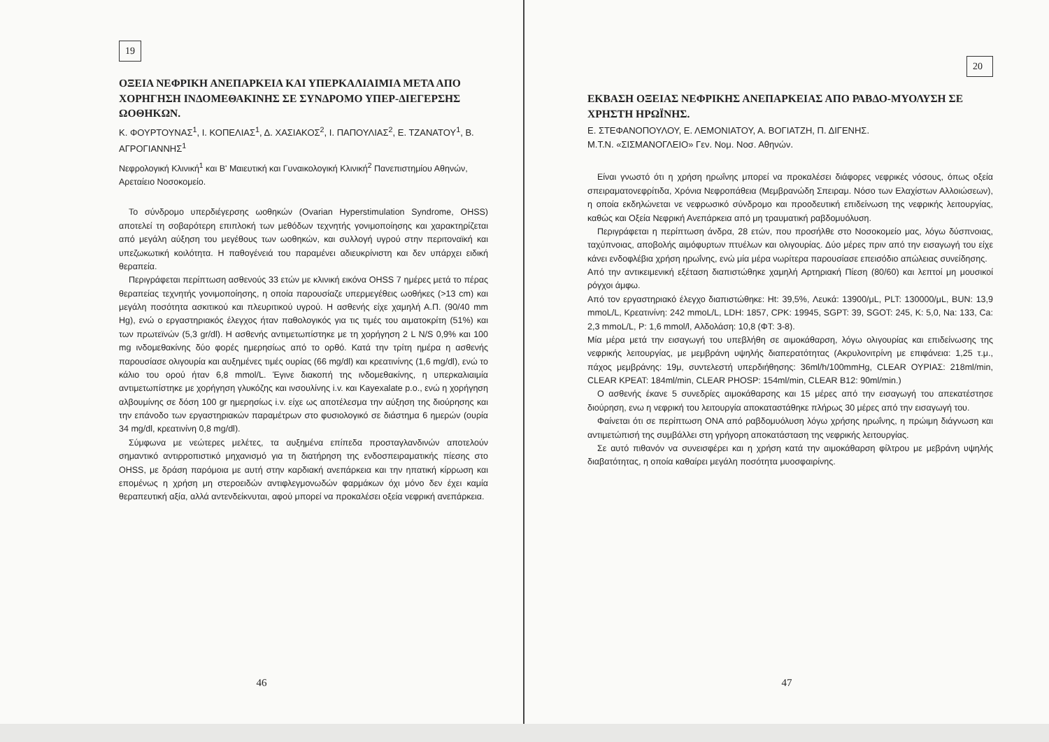19
ΟΞΕΙΑ ΝΕΦΡΙΚΗ ΑΝΕΠΑΡΚΕΙΑ ΚΑΙ ΥΠΕΡΚΑΛΙΑΙΜΙΑ ΜΕΤΑ ΑΠΟ ΧΟΡΗΓΗΣΗ ΙΝΔΟΜΕΘΑΚΙΝΗΣ ΣΕ ΣΥΝΔΡΟΜΟ ΥΠΕΡ-ΔΙΕΓΕΡΣΗΣ ΩΟΘΗΚΩΝ.
Κ. ΦΟΥΡΤΟΥΝΑΣ<sup>1</sup>, Ι. ΚΟΠΕΛΙΑΣ<sup>1</sup>, Δ. ΧΑΣΙΑΚΟΣ<sup>2</sup>, Ι. ΠΑΠΟΥΛΙΑΣ<sup>2</sup>, Ε. ΤΖΑΝΑΤΟΥ<sup>1</sup>, Β. ΑΓΡΟΓΙΑΝΝΗΣ<sup>1</sup>
Νεφρολογική Κλινική<sup>1</sup> και Β' Μαιευτική και Γυναικολογική Κλινική<sup>2</sup> Πανεπιστημίου Αθηνών, Αρεταίειο Νοσοκομείο.
Το σύνδρομο υπερδιέγερσης ωοθηκών (Ovarian Hyperstimulation Syndrome, OHSS) αποτελεί τη σοβαρότερη επιπλοκή των μεθόδων τεχνητής γονιμοποίησης και χαρακτηρίζεται από μεγάλη αύξηση του μεγέθους των ωοθηκών, και συλλογή υγρού στην περιτοναϊκή και υπεζωκωτική κοιλότητα. Η παθογένειά του παραμένει αδιευκρίνιστη και δεν υπάρχει ειδική θεραπεία.
Περιγράφεται περίπτωση ασθενούς 33 ετών με κλινική εικόνα OHSS 7 ημέρες μετά το πέρας θεραπείας τεχνητής γονιμοποίησης, η οποία παρουσίαζε υπερμεγέθεις ωοθήκες (>13 cm) και μεγάλη ποσότητα ασκιτικού και πλευριτικού υγρού. Η ασθενής είχε χαμηλή Α.Π. (90/40 mm Hg), ενώ ο εργαστηριακός έλεγχος ήταν παθολογικός για τις τιμές του αιματοκρίτη (51%) και των πρωτεϊνών (5,3 gr/dl). Η ασθενής αντιμετωπίστηκε με τη χορήγηση 2 L N/S 0,9% και 100 mg ινδομεθακίνης δύο φορές ημερησίως από το ορθό. Κατά την τρίτη ημέρα η ασθενής παρουσίασε ολιγουρία και αυξημένες τιμές ουρίας (66 mg/dl) και κρεατινίνης (1,6 mg/dl), ενώ το κάλιο του ορού ήταν 6,8 mmol/L. Έγινε διακοπή της ινδομεθακίνης, η υπερκαλιαιμία αντιμετωπίστηκε με χορήγηση γλυκόζης και ινσουλίνης i.v. και Kayexalate p.o., ενώ η χορήγηση αλβουμίνης σε δόση 100 gr ημερησίως i.v. είχε ως αποτέλεσμα την αύξηση της διούρησης και την επάνοδο των εργαστηριακών παραμέτρων στο φυσιολογικό σε διάστημα 6 ημερών (ουρία 34 mg/dl, κρεατινίνη 0,8 mg/dl).
Σύμφωνα με νεώτερες μελέτες, τα αυξημένα επίπεδα προσταγλανδινών αποτελούν σημαντικό αντιρροπιστικό μηχανισμό για τη διατήρηση της ενδοσπειραματικής πίεσης στο OHSS, με δράση παρόμοια με αυτή στην καρδιακή ανεπάρκεια και την ηπατική κίρρωση και επομένως η χρήση μη στεροειδών αντιφλεγμονωδών φαρμάκων όχι μόνο δεν έχει καμία θεραπευτική αξία, αλλά αντενδείκνυται, αφού μπορεί να προκαλέσει οξεία νεφρική ανεπάρκεια.
46
20
ΕΚΒΑΣΗ ΟΞΕΙΑΣ ΝΕΦΡΙΚΗΣ ΑΝΕΠΑΡΚΕΙΑΣ ΑΠΟ ΡΑΒΔΟ-ΜΥΟΛΥΣΗ ΣΕ ΧΡΗΣΤΗ ΗΡΩΪΝΗΣ.
Ε. ΣΤΕΦΑΝΟΠΟΥΛΟΥ, Ε. ΛΕΜΟΝΙΑΤΟΥ, Α. ΒΟΓΙΑΤΖΗ, Π. ΔΙΓΕΝΗΣ.
Μ.Τ.Ν. «ΣΙΣΜΑΝΟΓΛΕΙΟ» Γεν. Νομ. Νοσ. Αθηνών.
Είναι γνωστό ότι η χρήση ηρωΐνης μπορεί να προκαλέσει διάφορες νεφρικές νόσους, όπως οξεία σπειραματονεφρίτιδα, Χρόνια Νεφροπάθεια (Μεμβρανώδη Σπειραμ. Νόσο των Ελαχίστων Αλλοιώσεων), η οποία εκδηλώνεται νε νεφρωσικό σύνδρομο και προοδευτική επιδείνωση της νεφρικής λειτουργίας, καθώς και Οξεία Νεφρική Ανεπάρκεια από μη τραυματική ραβδομυόλυση.
Περιγράφεται η περίπτωση άνδρα, 28 ετών, που προσήλθε στο Νοσοκομείο μας, λόγω δύσπνοιας, ταχύπνοιας, αποβολής αιμόφυρτων πτυέλων και ολιγουρίας. Δύο μέρες πριν από την εισαγωγή του είχε κάνει ενδοφλέβια χρήση ηρωΐνης, ενώ μία μέρα νωρίτερα παρουσίασε επεισόδιο απώλειας συνείδησης.
Από την αντικειμενική εξέταση διαπιστώθηκε χαμηλή Αρτηριακή Πίεση (80/60) και λεπτοί μη μουσικοί ρόγχοι άμφω.
Από τον εργαστηριακό έλεγχο διαπιστώθηκε: Ht: 39,5%, Λευκά: 13900/μL, PLT: 130000/μL, BUN: 13,9 mmoL/L, Κρεατινίνη: 242 mmoL/L, LDH: 1857, CPK: 19945, SGPT: 39, SGOT: 245, K: 5,0, Na: 133, Ca: 2,3 mmoL/L, P: 1,6 mmol/l, Αλδολάση: 10,8 (ΦΤ: 3-8).
Μία μέρα μετά την εισαγωγή του υπεβλήθη σε αιμοκάθαρση, λόγω ολιγουρίας και επιδείνωσης της νεφρικής λειτουργίας, με μεμβράνη υψηλής διαπερατότητας (Ακρυλονιτρίνη με επιφάνεια: 1,25 τ.μ., πάχος μεμβράνης: 19μ, συντελεστή υπερδιήθησης: 36ml/h/100mmHg, CLEAR ΟΥΡΙΑΣ: 218ml/min, CLEAR ΚΡΕΑΤ: 184ml/min, CLEAR PHOSP: 154ml/min, CLEAR B12: 90ml/min.)
Ο ασθενής έκανε 5 συνεδρίες αιμοκάθαρσης και 15 μέρες από την εισαγωγή του απεκατέστησε διούρηση, ενω η νεφρική του λειτουργία αποκαταστάθηκε πλήρως 30 μέρες από την εισαγωγή του.
Φαίνεται ότι σε περίπτωση ΟΝΑ από ραβδομυόλυση λόγω χρήσης ηρωΐνης, η πρώιμη διάγνωση και αντιμετώπισή της συμβάλλει στη γρήγορη αποκατάσταση της νεφρικής λειτουργίας.
Σε αυτό πιθανόν να συνεισφέρει και η χρήση κατά την αιμοκάθαρση φίλτρου με μεβράνη υψηλής διαβατότητας, η οποία καθαίρει μεγάλη ποσότητα μυοσφαιρίνης.
47